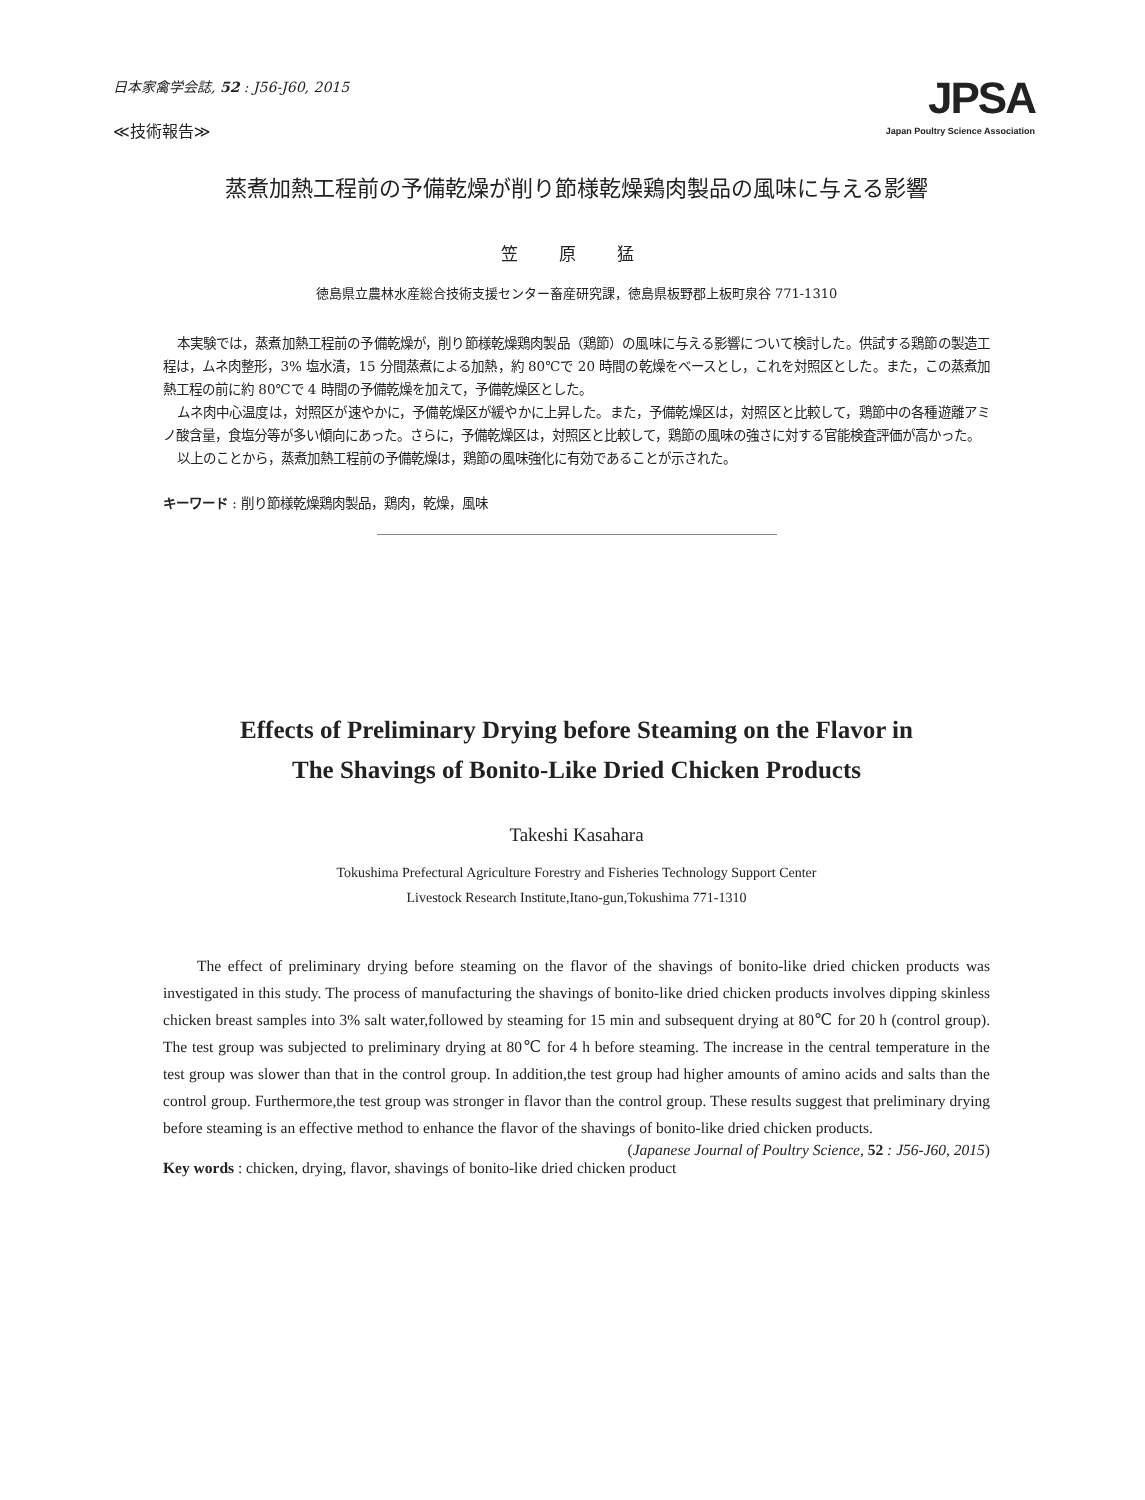日本家禽学会誌, 52 : J56-J60, 2015
≪技術報告≫
JPSA
Japan Poultry Science Association
蒸煮加熱工程前の予備乾燥が削り節様乾燥鶏肉製品の風味に与える影響
笠 原 猛
徳島県立農林水産総合技術支援センター畜産研究課，徳島県板野郡上板町泉谷 771-1310
本実験では，蒸煮加熱工程前の予備乾燥が，削り節様乾燥鶏肉製品（鶏節）の風味に与える影響について検討した。供試する鶏節の製造工程は，ムネ肉整形，3% 塩水漬，15 分間蒸煮による加熱，約 80℃で 20 時間の乾燥をベースとし，これを対照区とした。また，この蒸煮加熱工程の前に約 80℃で 4 時間の予備乾燥を加えて，予備乾燥区とした。
ムネ肉中心温度は，対照区が速やかに，予備乾燥区が緩やかに上昇した。また，予備乾燥区は，対照区と比較して，鶏節中の各種遊離アミノ酸含量，食塩分等が多い傾向にあった。さらに，予備乾燥区は，対照区と比較して，鶏節の風味の強さに対する官能検査評価が高かった。
以上のことから，蒸煮加熱工程前の予備乾燥は，鶏節の風味強化に有効であることが示された。
キーワード : 削り節様乾燥鶏肉製品，鶏肉，乾燥，風味
Effects of Preliminary Drying before Steaming on the Flavor in
The Shavings of Bonito-Like Dried Chicken Products
Takeshi Kasahara
Tokushima Prefectural Agriculture Forestry and Fisheries Technology Support Center
Livestock Research Institute,Itano-gun,Tokushima 771-1310
The effect of preliminary drying before steaming on the flavor of the shavings of bonito-like dried chicken products was investigated in this study. The process of manufacturing the shavings of bonito-like dried chicken products involves dipping skinless chicken breast samples into 3% salt water,followed by steaming for 15 min and subsequent drying at 80℃ for 20 h (control group). The test group was subjected to preliminary drying at 80℃ for 4 h before steaming. The increase in the central temperature in the test group was slower than that in the control group. In addition,the test group had higher amounts of amino acids and salts than the control group. Furthermore,the test group was stronger in flavor than the control group. These results suggest that preliminary drying before steaming is an effective method to enhance the flavor of the shavings of bonito-like dried chicken products.
(Japanese Journal of Poultry Science, 52 : J56-J60, 2015)
Key words : chicken, drying, flavor, shavings of bonito-like dried chicken product